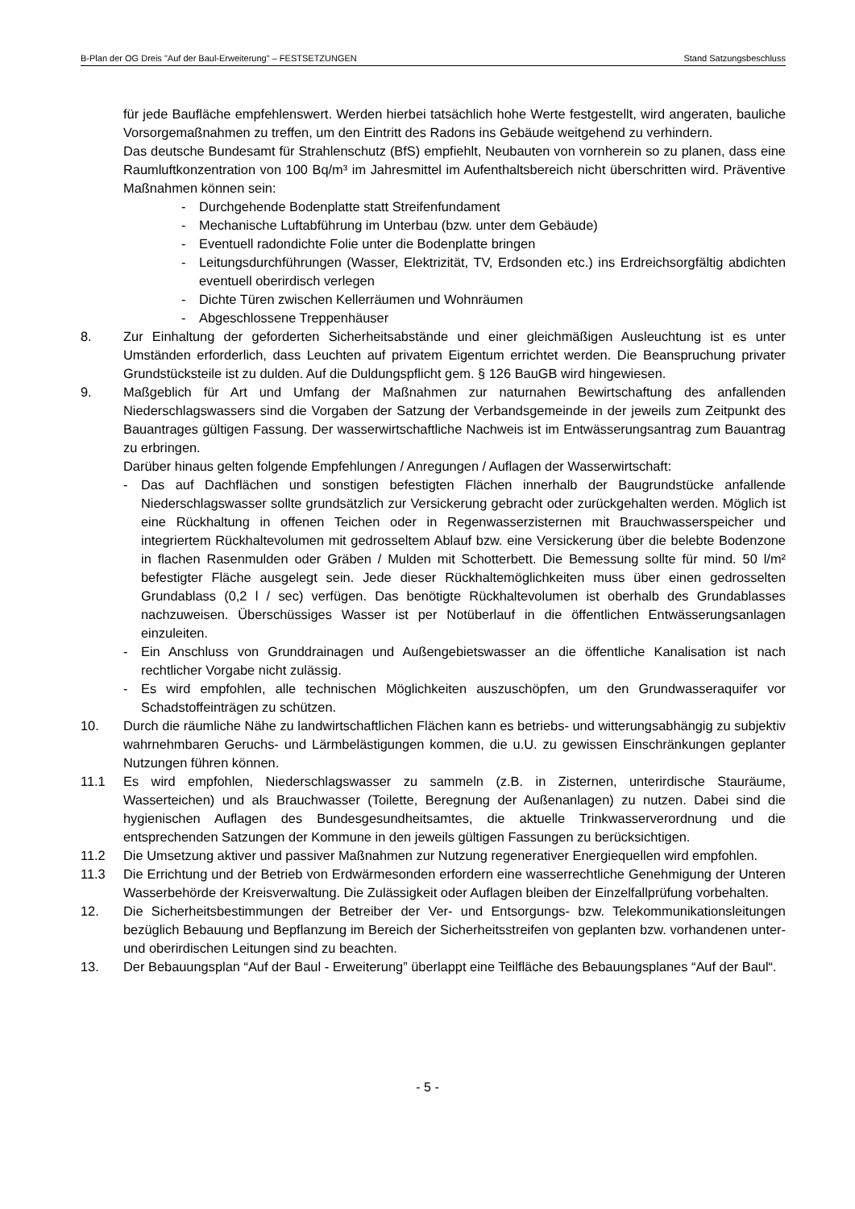B-Plan der OG Dreis "Auf der Baul-Erweiterung" – FESTSETZUNGEN Stand Satzungsbeschluss
für jede Baufläche empfehlenswert. Werden hierbei tatsächlich hohe Werte festgestellt, wird angeraten, bauliche Vorsorgemaßnahmen zu treffen, um den Eintritt des Radons ins Gebäude weitgehend zu verhindern.
Das deutsche Bundesamt für Strahlenschutz (BfS) empfiehlt, Neubauten von vornherein so zu planen, dass eine Raumluftkonzentration von 100 Bq/m³ im Jahresmittel im Aufenthaltsbereich nicht überschritten wird. Präventive Maßnahmen können sein:
- Durchgehende Bodenplatte statt Streifenfundament
- Mechanische Luftabführung im Unterbau (bzw. unter dem Gebäude)
- Eventuell radondichte Folie unter die Bodenplatte bringen
- Leitungsdurchführungen (Wasser, Elektrizität, TV, Erdsonden etc.) ins Erdreichsorgfältig abdichten eventuell oberirdisch verlegen
- Dichte Türen zwischen Kellerräumen und Wohnräumen
- Abgeschlossene Treppenhäuser
8. Zur Einhaltung der geforderten Sicherheitsabstände und einer gleichmäßigen Ausleuchtung ist es unter Umständen erforderlich, dass Leuchten auf privatem Eigentum errichtet werden. Die Beanspruchung privater Grundstücksteile ist zu dulden. Auf die Duldungspflicht gem. § 126 BauGB wird hingewiesen.
9. Maßgeblich für Art und Umfang der Maßnahmen zur naturnahen Bewirtschaftung des anfallenden Niederschlagswassers sind die Vorgaben der Satzung der Verbandsgemeinde in der jeweils zum Zeitpunkt des Bauantrages gültigen Fassung. Der wasserwirtschaftliche Nachweis ist im Entwässerungsantrag zum Bauantrag zu erbringen.
Darüber hinaus gelten folgende Empfehlungen / Anregungen / Auflagen der Wasserwirtschaft:
- Das auf Dachflächen und sonstigen befestigten Flächen innerhalb der Baugrundstücke anfallende Niederschlagswasser sollte grundsätzlich zur Versickerung gebracht oder zurückgehalten werden. Möglich ist eine Rückhaltung in offenen Teichen oder in Regenwasserzisternen mit Brauchwasserspeicher und integriertem Rückhaltevolumen mit gedrosseltem Ablauf bzw. eine Versickerung über die belebte Bodenzone in flachen Rasenmulden oder Gräben / Mulden mit Schotterbett. Die Bemessung sollte für mind. 50 l/m² befestigter Fläche ausgelegt sein. Jede dieser Rückhaltemöglichkeiten muss über einen gedrosselten Grundablass (0,2 l / sec) verfügen. Das benötigte Rückhaltevolumen ist oberhalb des Grundablasses nachzuweisen. Überschüssiges Wasser ist per Notüberlauf in die öffentlichen Entwässerungsanlagen einzuleiten.
- Ein Anschluss von Grunddrainagen und Außengebietswasser an die öffentliche Kanalisation ist nach rechtlicher Vorgabe nicht zulässig.
- Es wird empfohlen, alle technischen Möglichkeiten auszuschöpfen, um den Grundwasseraquifer vor Schadstoffeinträgen zu schützen.
10. Durch die räumliche Nähe zu landwirtschaftlichen Flächen kann es betriebs- und witterungsabhängig zu subjektiv wahrnehmbaren Geruchs- und Lärmbelästigungen kommen, die u.U. zu gewissen Einschränkungen geplanter Nutzungen führen können.
11.1 Es wird empfohlen, Niederschlagswasser zu sammeln (z.B. in Zisternen, unterirdische Stauräume, Wasserteichen) und als Brauchwasser (Toilette, Beregnung der Außenanlagen) zu nutzen. Dabei sind die hygienischen Auflagen des Bundesgesundheitsamtes, die aktuelle Trinkwasserverordnung und die entsprechenden Satzungen der Kommune in den jeweils gültigen Fassungen zu berücksichtigen.
11.2 Die Umsetzung aktiver und passiver Maßnahmen zur Nutzung regenerativer Energiequellen wird empfohlen.
11.3 Die Errichtung und der Betrieb von Erdwärmesonden erfordern eine wasserrechtliche Genehmigung der Unteren Wasserbehörde der Kreisverwaltung. Die Zulässigkeit oder Auflagen bleiben der Einzelfallprüfung vorbehalten.
12. Die Sicherheitsbestimmungen der Betreiber der Ver- und Entsorgungs- bzw. Telekommunikationsleitungen bezüglich Bebauung und Bepflanzung im Bereich der Sicherheitsstreifen von geplanten bzw. vorhandenen unter- und oberirdischen Leitungen sind zu beachten.
13. Der Bebauungsplan “Auf der Baul - Erweiterung” überlappt eine Teilfläche des Bebauungsplanes “Auf der Baul“.
- 5 -